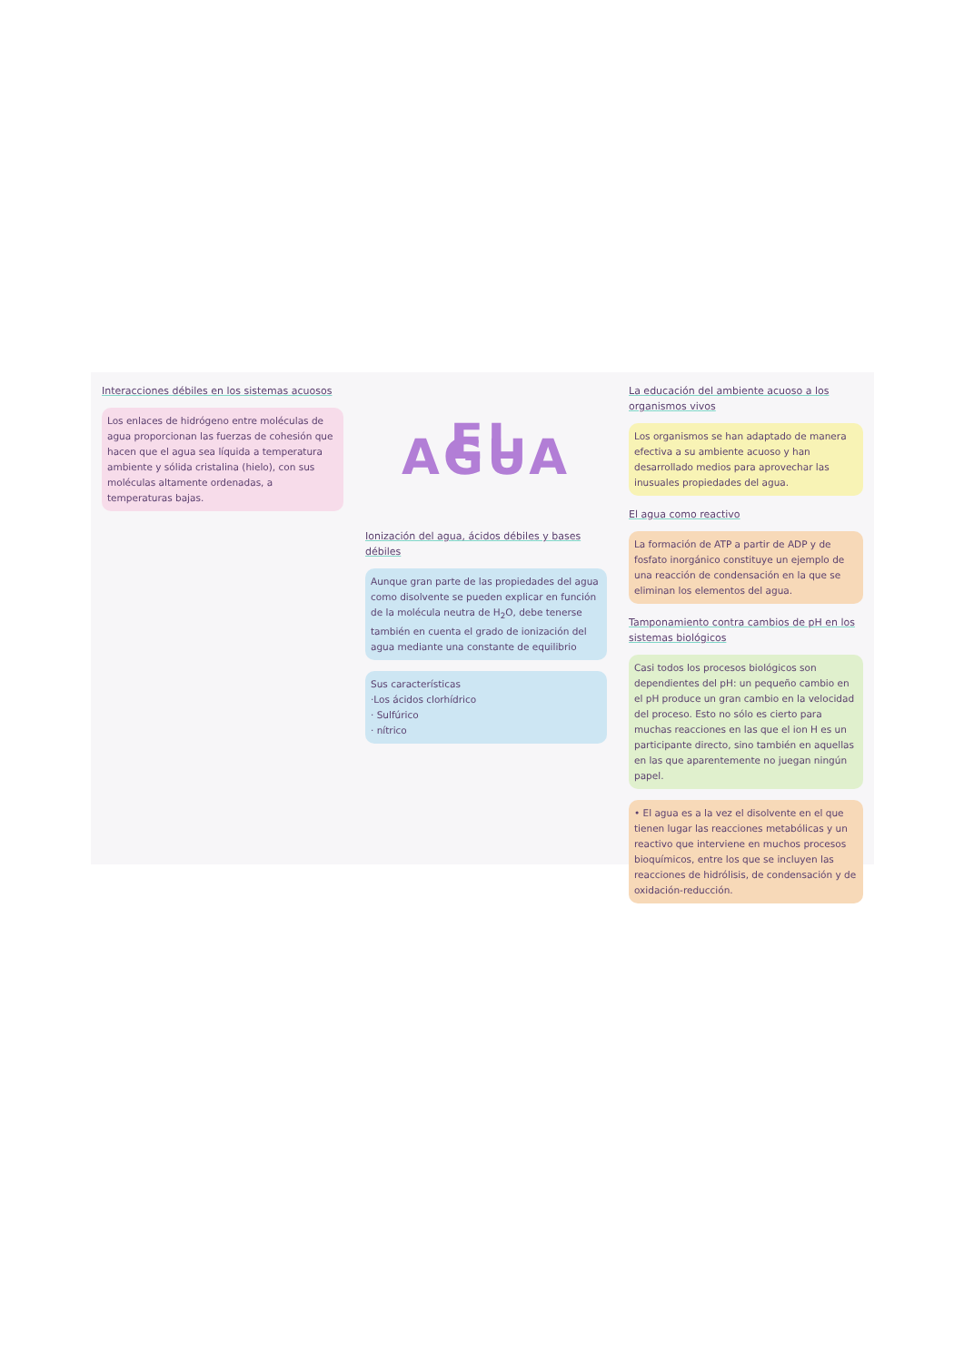Interacciones débiles en los sistemas acuosos
Los enlaces de hidrógeno entre moléculas de agua proporcionan las fuerzas de cohesión que hacen que el agua sea líquida a temperatura ambiente y sólida cristalina (hielo), con sus moléculas altamente ordenadas, a temperaturas bajas.
EL AGUA
Ionización del agua, ácidos débiles y bases débiles
Aunque gran parte de las propiedades del agua como disolvente se pueden explicar en función de la molécula neutra de H<sub>2</sub>O, debe tenerse también en cuenta el grado de ionización del agua mediante una constante de equilibrio
Sus características
·Los ácidos clorhídrico
· Sulfúrico
· nítrico
La educación del ambiente acuoso a los organismos vivos
Los organismos se han adaptado de manera efectiva a su ambiente acuoso y han desarrollado medios para aprovechar las inusuales propiedades del agua.
El agua como reactivo
La formación de ATP a partir de ADP y de fosfato inorgánico constituye un ejemplo de una reacción de condensación en la que se eliminan los elementos del agua.
Tamponamiento contra cambios de pH en los sistemas biológicos
Casi todos los procesos biológicos son dependientes del pH: un pequeño cambio en el pH produce un gran cambio en la velocidad del proceso. Esto no sólo es cierto para muchas reacciones en las que el ion H es un participante directo, sino también en aquellas en las que aparentemente no juegan ningún papel.
• El agua es a la vez el disolvente en el que tienen lugar las reacciones metabólicas y un reactivo que interviene en muchos procesos bioquímicos, entre los que se incluyen las reacciones de hidrólisis, de condensación y de oxidación-reducción.